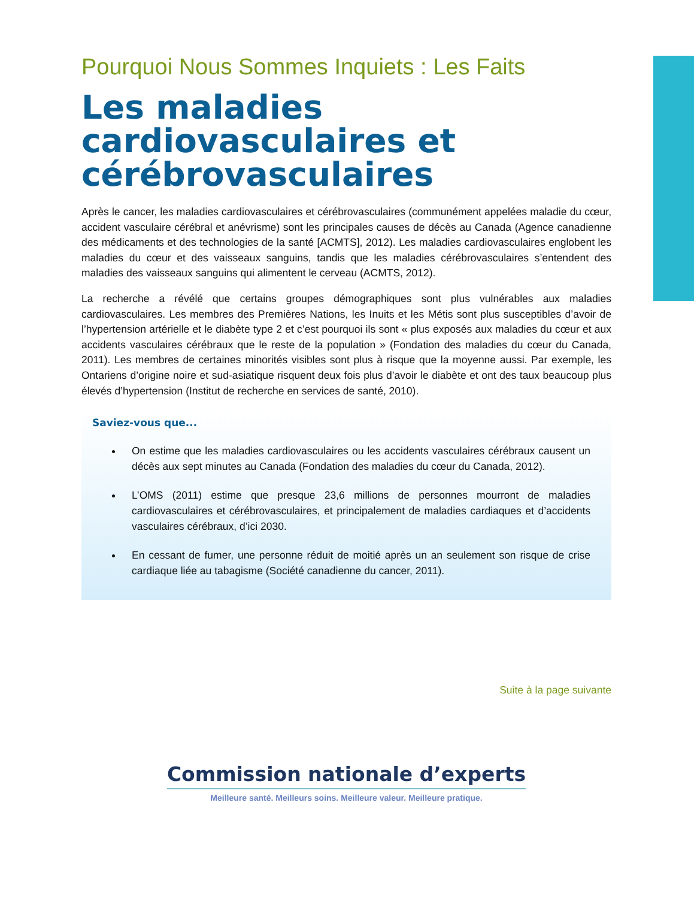Pourquoi Nous Sommes Inquiets : Les Faits
Les maladies cardiovasculaires et cérébrovasculaires
Après le cancer, les maladies cardiovasculaires et cérébrovasculaires (communément appelées maladie du cœur, accident vasculaire cérébral et anévrisme) sont les principales causes de décès au Canada (Agence canadienne des médicaments et des technologies de la santé [ACMTS], 2012). Les maladies cardiovasculaires englobent les maladies du cœur et des vaisseaux sanguins, tandis que les maladies cérébrovasculaires s’entendent des maladies des vaisseaux sanguins qui alimentent le cerveau (ACMTS, 2012).
La recherche a révélé que certains groupes démographiques sont plus vulnérables aux maladies cardiovasculaires. Les membres des Premières Nations, les Inuits et les Métis sont plus susceptibles d’avoir de l’hypertension artérielle et le diabète type 2 et c’est pourquoi ils sont « plus exposés aux maladies du cœur et aux accidents vasculaires cérébraux que le reste de la population » (Fondation des maladies du cœur du Canada, 2011). Les membres de certaines minorités visibles sont plus à risque que la moyenne aussi. Par exemple, les Ontariens d’origine noire et sud-asiatique risquent deux fois plus d’avoir le diabète et ont des taux beaucoup plus élevés d’hypertension (Institut de recherche en services de santé, 2010).
Saviez-vous que...
On estime que les maladies cardiovasculaires ou les accidents vasculaires cérébraux causent un décès aux sept minutes au Canada (Fondation des maladies du cœur du Canada, 2012).
L’OMS (2011) estime que presque 23,6 millions de personnes mourront de maladies cardiovasculaires et cérébrovasculaires, et principalement de maladies cardiaques et d’accidents vasculaires cérébraux, d’ici 2030.
En cessant de fumer, une personne réduit de moitié après un an seulement son risque de crise cardiaque liée au tabagisme (Société canadienne du cancer, 2011).
Suite à la page suivante
Commission nationale d’experts
Meilleure santé. Meilleurs soins. Meilleure valeur. Meilleure pratique.